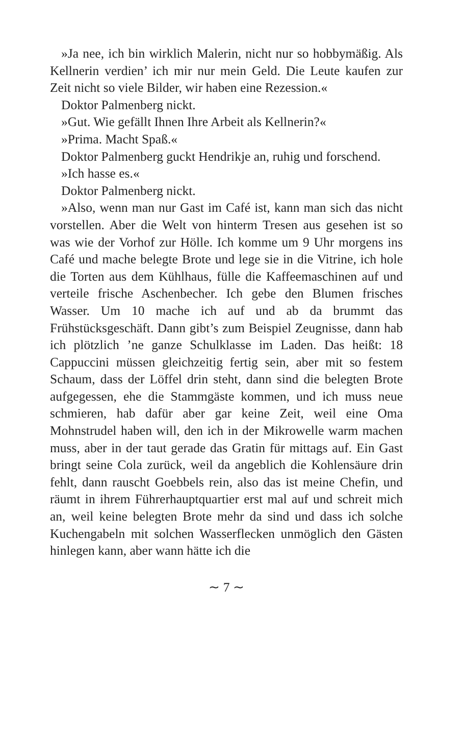»Ja nee, ich bin wirklich Malerin, nicht nur so hobbymäßig. Als Kellnerin verdien’ ich mir nur mein Geld. Die Leute kaufen zur Zeit nicht so viele Bilder, wir haben eine Rezession.«
Doktor Palmenberg nickt.
»Gut. Wie gefällt Ihnen Ihre Arbeit als Kellnerin?«
»Prima. Macht Spaß.«
Doktor Palmenberg guckt Hendrikje an, ruhig und forschend.
»Ich hasse es.«
Doktor Palmenberg nickt.
»Also, wenn man nur Gast im Café ist, kann man sich das nicht vorstellen. Aber die Welt von hinterm Tresen aus gesehen ist so was wie der Vorhof zur Hölle. Ich komme um 9 Uhr morgens ins Café und mache belegte Brote und lege sie in die Vitrine, ich hole die Torten aus dem Kühlhaus, fülle die Kaffeemaschinen auf und verteile frische Aschenbecher. Ich gebe den Blumen frisches Wasser. Um 10 mache ich auf und ab da brummt das Frühstücksgeschäft. Dann gibt’s zum Beispiel Zeugnisse, dann hab ich plötzlich ’ne ganze Schulklasse im Laden. Das heißt: 18 Cappuccini müssen gleichzeitig fertig sein, aber mit so festem Schaum, dass der Löffel drin steht, dann sind die belegten Brote aufgegessen, ehe die Stammgäste kommen, und ich muss neue schmieren, hab dafür aber gar keine Zeit, weil eine Oma Mohnstrudel haben will, den ich in der Mikrowelle warm machen muss, aber in der taut gerade das Gratin für mittags auf. Ein Gast bringt seine Cola zurück, weil da angeblich die Kohlensäure drin fehlt, dann rauscht Goebbels rein, also das ist meine Chefin, und räumt in ihrem Führerhauptquartier erst mal auf und schreit mich an, weil keine belegten Brote mehr da sind und dass ich solche Kuchengabeln mit solchen Wasserflecken unmöglich den Gästen hinlegen kann, aber wann hätte ich die
∼ 7 ∼